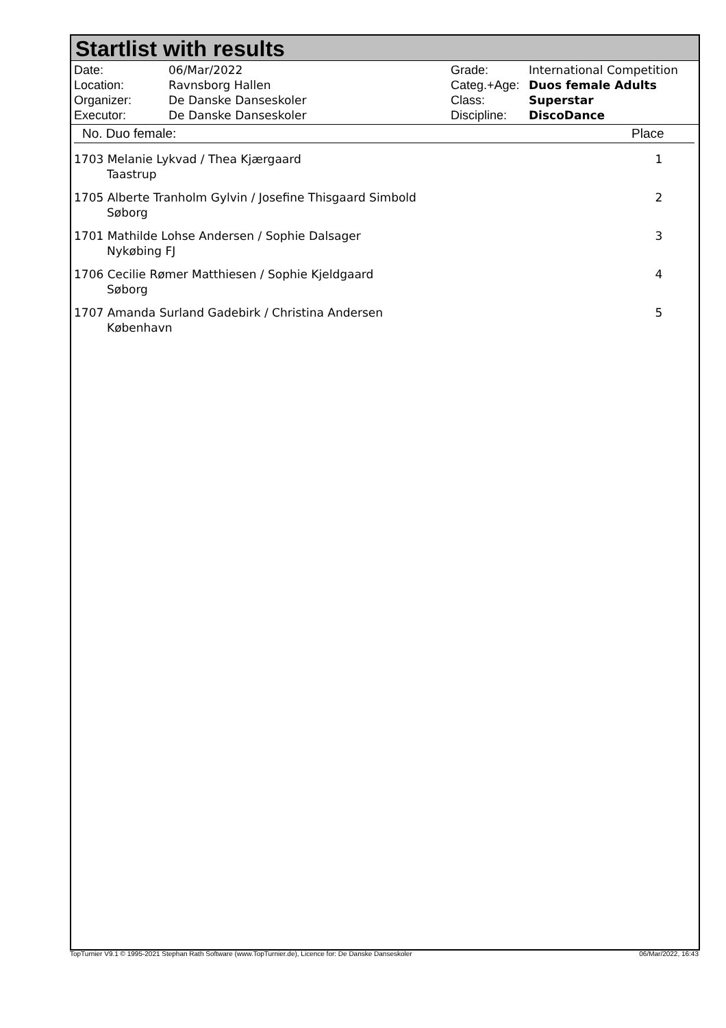Startlist with results
| Date: | 06/Mar/2022 |
| Location: | Ravnsborg Hallen |
| Organizer: | De Danske Danseskoler |
| Executor: | De Danske Danseskoler |
| Grade: | International Competition |
| Categ.+Age: | Duos female Adults |
| Class: | Superstar |
| Discipline: | DiscoDance |
| No. Duo female: | Place |
| --- | --- |
| 1703 Melanie Lykvad / Thea Kjærgaard Taastrup | 1 |
| 1705 Alberte Tranholm Gylvin / Josefine Thisgaard Simbold Søborg | 2 |
| 1701 Mathilde Lohse Andersen / Sophie Dalsager Nykøbing FJ | 3 |
| 1706 Cecilie Rømer Matthiesen / Sophie Kjeldgaard Søborg | 4 |
| 1707 Amanda Surland Gadebirk / Christina Andersen København | 5 |
TopTurnier V9.1 © 1995-2021 Stephan Rath Software (www.TopTurnier.de), Licence for: De Danske Danseskoler 06/Mar/2022, 16:43